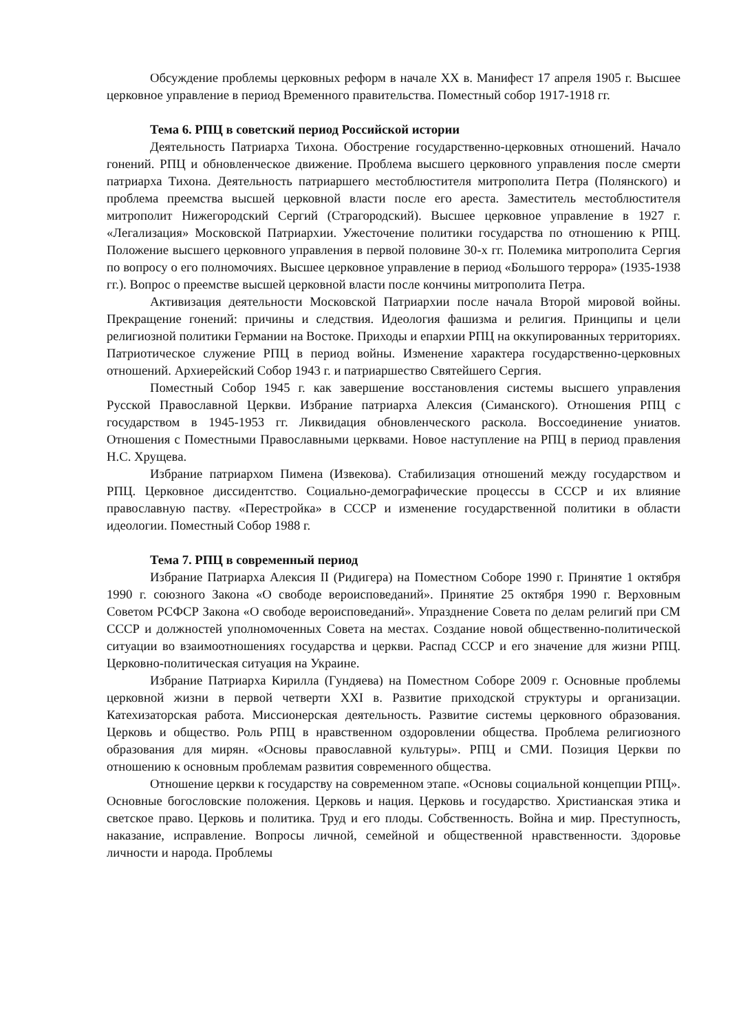Обсуждение проблемы церковных реформ в начале XX в. Манифест 17 апреля 1905 г. Высшее церковное управление в период Временного правительства. Поместный собор 1917-1918 гг.
Тема 6. РПЦ в советский период Российской истории
Деятельность Патриарха Тихона. Обострение государственно-церковных отношений. Начало гонений. РПЦ и обновленческое движение. Проблема высшего церковного управления после смерти патриарха Тихона. Деятельность патриаршего местоблюстителя митрополита Петра (Полянского) и проблема преемства высшей церковной власти после его ареста. Заместитель местоблюстителя митрополит Нижегородский Сергий (Страгородский). Высшее церковное управление в 1927 г. «Легализация» Московской Патриархии. Ужесточение политики государства по отношению к РПЦ. Положение высшего церковного управления в первой половине 30-х гг. Полемика митрополита Сергия по вопросу о его полномочиях. Высшее церковное управление в период «Большого террора» (1935-1938 гг.). Вопрос о преемстве высшей церковной власти после кончины митрополита Петра.
Активизация деятельности Московской Патриархии после начала Второй мировой войны. Прекращение гонений: причины и следствия. Идеология фашизма и религия. Принципы и цели религиозной политики Германии на Востоке. Приходы и епархии РПЦ на оккупированных территориях. Патриотическое служение РПЦ в период войны. Изменение характера государственно-церковных отношений. Архиерейский Собор 1943 г. и патриаршество Святейшего Сергия.
Поместный Собор 1945 г. как завершение восстановления системы высшего управления Русской Православной Церкви. Избрание патриарха Алексия (Симанского). Отношения РПЦ с государством в 1945-1953 гг. Ликвидация обновленческого раскола. Воссоединение униатов. Отношения с Поместными Православными церквами. Новое наступление на РПЦ в период правления Н.С. Хрущева.
Избрание патриархом Пимена (Извекова). Стабилизация отношений между государством и РПЦ. Церковное диссидентство. Социально-демографические процессы в СССР и их влияние православную паству. «Перестройка» в СССР и изменение государственной политики в области идеологии. Поместный Собор 1988 г.
Тема 7. РПЦ в современный период
Избрание Патриарха Алексия II (Ридигера) на Поместном Соборе 1990 г. Принятие 1 октября 1990 г. союзного Закона «О свободе вероисповеданий». Принятие 25 октября 1990 г. Верховным Советом РСФСР Закона «О свободе вероисповеданий». Упразднение Совета по делам религий при СМ СССР и должностей уполномоченных Совета на местах. Создание новой общественно-политической ситуации во взаимоотношениях государства и церкви. Распад СССР и его значение для жизни РПЦ. Церковно-политическая ситуация на Украине.
Избрание Патриарха Кирилла (Гундяева) на Поместном Соборе 2009 г. Основные проблемы церковной жизни в первой четверти XXI в. Развитие приходской структуры и организации. Катехизаторская работа. Миссионерская деятельность. Развитие системы церковного образования. Церковь и общество. Роль РПЦ в нравственном оздоровлении общества. Проблема религиозного образования для мирян. «Основы православной культуры». РПЦ и СМИ. Позиция Церкви по отношению к основным проблемам развития современного общества.
Отношение церкви к государству на современном этапе. «Основы социальной концепции РПЦ». Основные богословские положения. Церковь и нация. Церковь и государство. Христианская этика и светское право. Церковь и политика. Труд и его плоды. Собственность. Война и мир. Преступность, наказание, исправление. Вопросы личной, семейной и общественной нравственности. Здоровье личности и народа. Проблемы